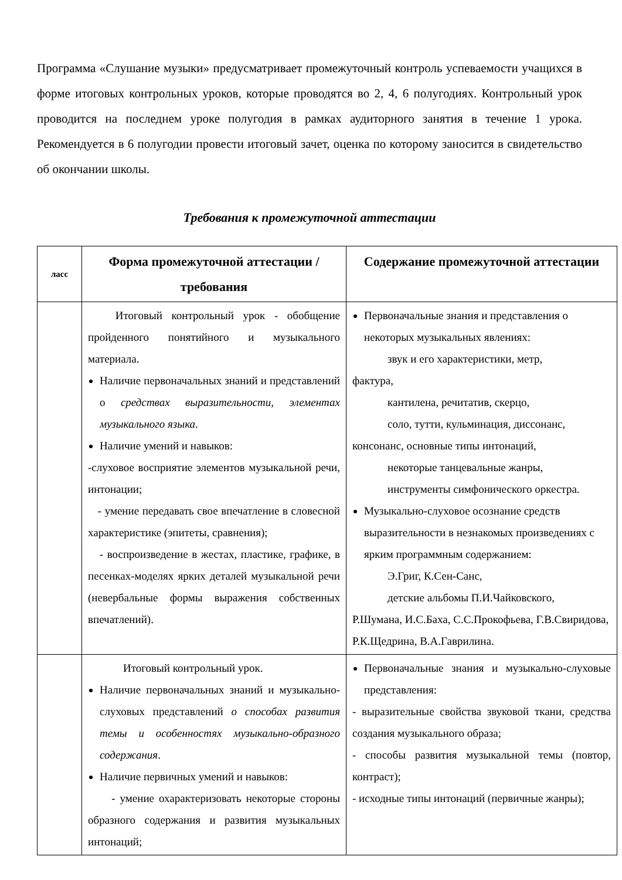Программа «Слушание музыки» предусматривает промежуточный контроль успеваемости учащихся в форме итоговых контрольных уроков, которые проводятся во 2, 4, 6 полугодиях. Контрольный урок проводится на последнем уроке полугодия в рамках аудиторного занятия в течение 1 урока. Рекомендуется в 6 полугодии провести итоговый зачет, оценка по которому заносится в свидетельство об окончании школы.
Требования к промежуточной аттестации
| ласс | Форма промежуточной аттестации / требования | Содержание промежуточной аттестации |
| --- | --- | --- |
| | Итоговый контрольный урок - обобщение пройденного понятийного и музыкального материала. Наличие первоначальных знаний и представлений о средствах выразительности, элементах музыкального языка . Наличие умений и навыков: -слуховое восприятие элементов музыкальной речи, интонации; - умение передавать свое впечатление в словесной характеристике (эпитеты, сравнения); - воспроизведение в жестах, пластике, графике, в песенках-моделях ярких деталей музыкальной речи (невербальные формы выражения собственных впечатлений). | Первоначальные знания и представления о некоторых музыкальных явлениях: звук и его характеристики, метр, фактура, кантилена, речитатив, скерцо, соло, тутти, кульминация, диссонанс, консонанс, основные типы интонаций, некоторые танцевальные жанры, инструменты симфонического оркестра. Музыкально-слуховое осознание средств выразительности в незнакомых произведениях с ярким программным содержанием: Э.Григ, К.Сен-Санс, детские альбомы П.И.Чайковского, Р.Шумана, И.С.Баха, С.С.Прокофьева, Г.В.Свиридова, Р.К.Щедрина, В.А.Гаврилина. |
| | Итоговый контрольный урок. Наличие первоначальных знаний и музыкально-слуховых представлений о способах развития темы и особенностях музыкально-образного содержания . Наличие первичных умений и навыков: - умение охарактеризовать некоторые стороны образного содержания и развития музыкальных интонаций; | Первоначальные знания и музыкально-слуховые представления: - выразительные свойства звуковой ткани, средства создания музыкального образа; - способы развития музыкальной темы (повтор, контраст); - исходные типы интонаций (первичные жанры); |